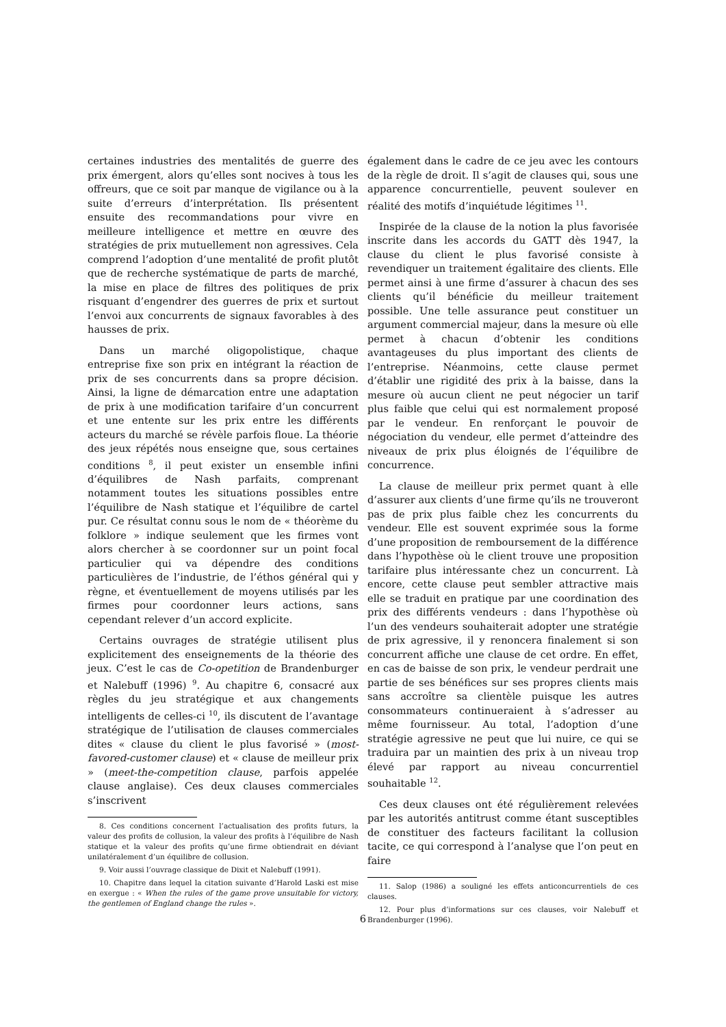certaines industries des mentalités de guerre des prix émergent, alors qu’elles sont nocives à tous les offreurs, que ce soit par manque de vigilance ou à la suite d’erreurs d’interprétation. Ils présentent ensuite des recommandations pour vivre en meilleure intelligence et mettre en œuvre des stratégies de prix mutuellement non agressives. Cela comprend l’adoption d’une mentalité de profit plutôt que de recherche systématique de parts de marché, la mise en place de filtres des politiques de prix risquant d’engendrer des guerres de prix et surtout l’envoi aux concurrents de signaux favorables à des hausses de prix.
Dans un marché oligopolistique, chaque entreprise fixe son prix en intégrant la réaction de prix de ses concurrents dans sa propre décision. Ainsi, la ligne de démarcation entre une adaptation de prix à une modification tarifaire d’un concurrent et une entente sur les prix entre les différents acteurs du marché se révèle parfois floue. La théorie des jeux répétés nous enseigne que, sous certaines conditions <sup>8</sup>, il peut exister un ensemble infini d’équilibres de Nash parfaits, comprenant notamment toutes les situations possibles entre l’équilibre de Nash statique et l’équilibre de cartel pur. Ce résultat connu sous le nom de « théorème du folklore » indique seulement que les firmes vont alors chercher à se coordonner sur un point focal particulier qui va dépendre des conditions particulières de l’industrie, de l’éthos général qui y règne, et éventuellement de moyens utilisés par les firmes pour coordonner leurs actions, sans cependant relever d’un accord explicite.
Certains ouvrages de stratégie utilisent plus explicitement des enseignements de la théorie des jeux. C’est le cas de Co-opetition de Brandenburger et Nalebuff (1996) <sup>9</sup>. Au chapitre 6, consacré aux règles du jeu stratégique et aux changements intelligents de celles-ci <sup>10</sup>, ils discutent de l’avantage stratégique de l’utilisation de clauses commerciales dites « clause du client le plus favorisé » (most-favored-customer clause) et « clause de meilleur prix » (meet-the-competition clause, parfois appelée clause anglaise). Ces deux clauses commerciales s’inscrivent
8. Ces conditions concernent l’actualisation des profits futurs, la valeur des profits de collusion, la valeur des profits à l’équilibre de Nash statique et la valeur des profits qu’une firme obtiendrait en déviant unilatéralement d’un équilibre de collusion.
9. Voir aussi l’ouvrage classique de Dixit et Nalebuff (1991).
10. Chapitre dans lequel la citation suivante d’Harold Laski est mise en exergue : « When the rules of the game prove unsuitable for victory, the gentlemen of England change the rules ».
également dans le cadre de ce jeu avec les contours de la règle de droit. Il s’agit de clauses qui, sous une apparence concurrentielle, peuvent soulever en réalité des motifs d’inquiétude légitimes <sup>11</sup>.
Inspirée de la clause de la notion la plus favorisée inscrite dans les accords du GATT dès 1947, la clause du client le plus favorisé consiste à revendiquer un traitement égalitaire des clients. Elle permet ainsi à une firme d’assurer à chacun des ses clients qu’il bénéficie du meilleur traitement possible. Une telle assurance peut constituer un argument commercial majeur, dans la mesure où elle permet à chacun d’obtenir les conditions avantageuses du plus important des clients de l’entreprise. Néanmoins, cette clause permet d’établir une rigidité des prix à la baisse, dans la mesure où aucun client ne peut négocier un tarif plus faible que celui qui est normalement proposé par le vendeur. En renforçant le pouvoir de négociation du vendeur, elle permet d’atteindre des niveaux de prix plus éloignés de l’équilibre de concurrence.
La clause de meilleur prix permet quant à elle d’assurer aux clients d’une firme qu’ils ne trouveront pas de prix plus faible chez les concurrents du vendeur. Elle est souvent exprimée sous la forme d’une proposition de remboursement de la différence dans l’hypothèse où le client trouve une proposition tarifaire plus intéressante chez un concurrent. Là encore, cette clause peut sembler attractive mais elle se traduit en pratique par une coordination des prix des différents vendeurs : dans l’hypothèse où l’un des vendeurs souhaiterait adopter une stratégie de prix agressive, il y renoncera finalement si son concurrent affiche une clause de cet ordre. En effet, en cas de baisse de son prix, le vendeur perdrait une partie de ses bénéfices sur ses propres clients mais sans accroître sa clientèle puisque les autres consommateurs continueraient à s’adresser au même fournisseur. Au total, l’adoption d’une stratégie agressive ne peut que lui nuire, ce qui se traduira par un maintien des prix à un niveau trop élevé par rapport au niveau concurrentiel souhaitable <sup>12</sup>.
Ces deux clauses ont été régulièrement relevées par les autorités antitrust comme étant susceptibles de constituer des facteurs facilitant la collusion tacite, ce qui correspond à l’analyse que l’on peut en faire
11. Salop (1986) a souligné les effets anticoncurrentiels de ces clauses.
12. Pour plus d’informations sur ces clauses, voir Nalebuff et Brandenburger (1996).
6